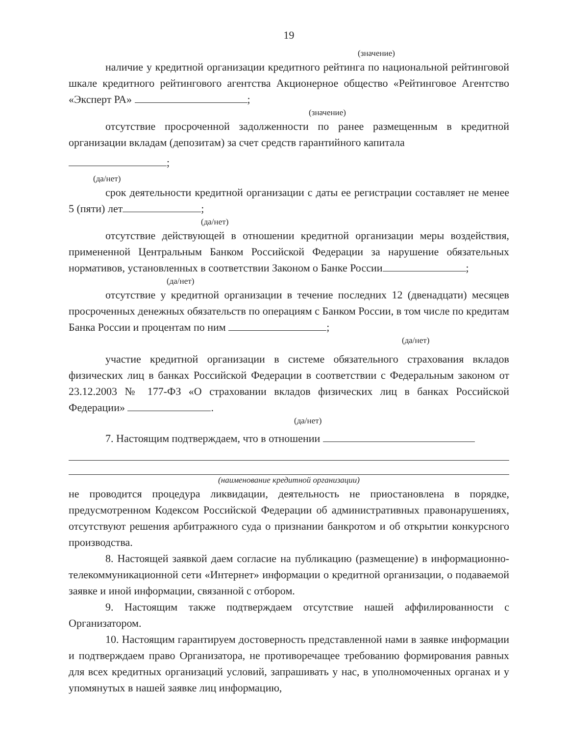19
(значение)
наличие у кредитной организации кредитного рейтинга по национальной рейтинговой шкале кредитного рейтингового агентства Акционерное общество «Рейтинговое Агентство «Эксперт РА» ;
(значение)
отсутствие просроченной задолженности по ранее размещенным в кредитной организации вкладам (депозитам) за счет средств гарантийного капитала
;
(да/нет)
срок деятельности кредитной организации с даты ее регистрации составляет не менее 5 (пяти) лет ;
(да/нет)
отсутствие действующей в отношении кредитной организации меры воздействия, примененной Центральным Банком Российской Федерации за нарушение обязательных нормативов, установленных в соответствии Законом о Банке России ;
(да/нет)
отсутствие у кредитной организации в течение последних 12 (двенадцати) месяцев просроченных денежных обязательств по операциям с Банком России, в том числе по кредитам Банка России и процентам по ним ;
(да/нет)
участие кредитной организации в системе обязательного страхования вкладов физических лиц в банках Российской Федерации в соответствии с Федеральным законом от 23.12.2003 № 177-ФЗ «О страховании вкладов физических лиц в банках Российской Федерации» .
(да/нет)
7. Настоящим подтверждаем, что в отношении
(наименование кредитной организации)
не проводится процедура ликвидации, деятельность не приостановлена в порядке, предусмотренном Кодексом Российской Федерации об административных правонарушениях, отсутствуют решения арбитражного суда о признании банкротом и об открытии конкурсного производства.
8. Настоящей заявкой даем согласие на публикацию (размещение) в информационно-телекоммуникационной сети «Интернет» информации о кредитной организации, о подаваемой заявке и иной информации, связанной с отбором.
9. Настоящим также подтверждаем отсутствие нашей аффилированности с Организатором.
10. Настоящим гарантируем достоверность представленной нами в заявке информации и подтверждаем право Организатора, не противоречащее требованию формирования равных для всех кредитных организаций условий, запрашивать у нас, в уполномоченных органах и у упомянутых в нашей заявке лиц информацию,